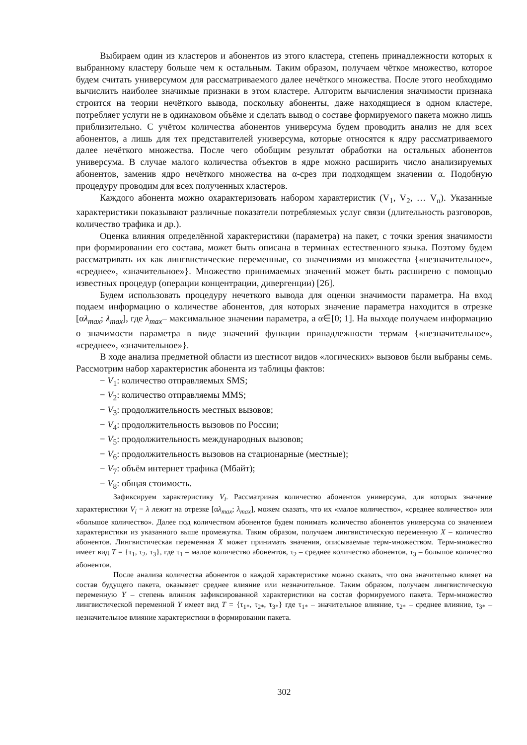Выбираем один из кластеров и абонентов из этого кластера, степень принадлежности которых к выбранному кластеру больше чем к остальным. Таким образом, получаем чёткое множество, которое будем считать универсумом для рассматриваемого далее нечёткого множества. После этого необходимо вычислить наиболее значимые признаки в этом кластере. Алгоритм вычисления значимости признака строится на теории нечёткого вывода, поскольку абоненты, даже находящиеся в одном кластере, потребляет услуги не в одинаковом объёме и сделать вывод о составе формируемого пакета можно лишь приблизительно. С учётом количества абонентов универсума будем проводить анализ не для всех абонентов, а лишь для тех представителей универсума, которые относятся к ядру рассматриваемого далее нечёткого множества. После чего обобщим результат обработки на остальных абонентов универсума. В случае малого количества объектов в ядре можно расширить число анализируемых абонентов, заменив ядро нечёткого множества на α-срез при подходящем значении α. Подобную процедуру проводим для всех полученных кластеров.
Каждого абонента можно охарактеризовать набором характеристик (V<sub>1</sub>, V<sub>2</sub>, … V<sub>n</sub>). Указанные характеристики показывают различные показатели потребляемых услуг связи (длительность разговоров, количество трафика и др.).
Оценка влияния определённой характеристики (параметра) на пакет, с точки зрения значимости при формировании его состава, может быть описана в терминах естественного языка. Поэтому будем рассматривать их как лингвистические переменные, со значениями из множества {«незначительное», «среднее», «значительное»}. Множество принимаемых значений может быть расширено с помощью известных процедур (операции концентрации, дивергенции) [26].
Будем использовать процедуру нечеткого вывода для оценки значимости параметра. На вход подаем информацию о количестве абонентов, для которых значение параметра находится в отрезке [αλ<sub>max</sub>; λ<sub>max</sub>], где λ<sub>max</sub>– максимальное значении параметра, а α∈[0; 1]. На выходе получаем информацию о значимости параметра в виде значений функции принадлежности термам {«незначительное», «среднее», «значительное»}.
В ходе анализа предметной области из шестисот видов «логических» вызовов были выбраны семь. Рассмотрим набор характеристик абонента из таблицы фактов:
− V<sub>1</sub>: количество отправляемых SMS;
− V<sub>2</sub>: количество отправляемы MMS;
− V<sub>3</sub>: продолжительность местных вызовов;
− V<sub>4</sub>: продолжительность вызовов по России;
− V<sub>5</sub>: продолжительность международных вызовов;
− V<sub>6</sub>: продолжительность вызовов на стационарные (местные);
− V<sub>7</sub>: объём интернет трафика (Мбайт);
− V<sub>8</sub>: общая стоимость.
Зафиксируем характеристику V<sub>i</sub>. Рассматривая количество абонентов универсума, для которых значение характеристики V<sub>i</sub> − λ лежит на отрезке [αλ<sub>max</sub>; λ<sub>max</sub>], можем сказать, что их «малое количество», «среднее количество» или «большое количество». Далее под количеством абонентов будем понимать количество абонентов универсума со значением характеристики из указанного выше промежутка. Таким образом, получаем лингвистическую переменную X – количество абонентов. Лингвистическая переменная X может принимать значения, описываемые терм-множеством. Терм-множество имеет вид T = {τ<sub>1</sub>, τ<sub>2</sub>, τ<sub>3</sub>}, где τ<sub>1</sub> – малое количество абонентов, τ<sub>2</sub> – среднее количество абонентов, τ<sub>3</sub> – большое количество абонентов.
После анализа количества абонентов о каждой характеристике можно сказать, что она значительно влияет на состав будущего пакета, оказывает среднее влияние или незначительное. Таким образом, получаем лингвистическую переменную Y – степень влияния зафиксированной характеристики на состав формируемого пакета. Терм-множество лингвистической переменной Y имеет вид T = {τ<sub>1*</sub>, τ<sub>2*</sub>, τ<sub>3*</sub>} где τ<sub>1*</sub> – значительное влияние, τ<sub>2*</sub> – среднее влияние, τ<sub>3*</sub> – незначительное влияние характеристики в формировании пакета.
302